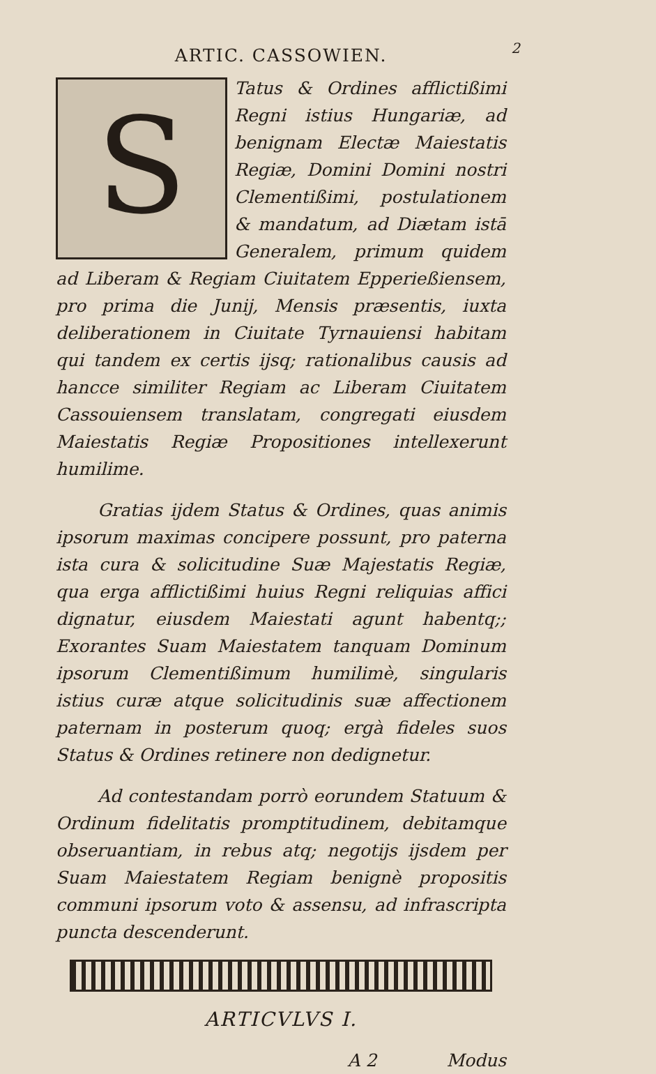2
ARTIC. CASSOWIEN.
STatus & Ordines afflictißimi Regni istius Hungariæ, ad benignam Electæ Maiestatis Regiæ, Domini Domini nostri Clementißimi, postulationem & mandatum, ad Diætam istā Generalem, primum quidem ad Liberam & Regiam Ciuitatem Epperießiensem, pro prima die Junij, Mensis præsentis, iuxta deliberationem in Ciuitate Tyrnauiensi habitam qui tandem ex certis ijsq; rationalibus causis ad hancce similiter Regiam ac Liberam Ciuitatem Cassouiensem translatam, congregati eiusdem Maiestatis Regiæ Propositiones intellexerunt humilime.
Gratias ijdem Status & Ordines, quas animis ipsorum maximas concipere possunt, pro paterna ista cura & solicitudine Suæ Majestatis Regiæ, qua erga afflictißimi huius Regni reliquias affici dignatur, eiusdem Maiestati agunt habentq;; Exorantes Suam Maiestatem tanquam Dominum ipsorum Clementißimum humilimè, singularis istius curæ atque solicitudinis suæ affectionem paternam in posterum quoq; ergà fideles suos Status & Ordines retinere non dedignetur.
Ad contestandam porrò eorundem Statuum & Ordinum fidelitatis promptitudinem, debitamque obseruantiam, in rebus atq; negotijs ijsdem per Suam Maiestatem Regiam benignè propositis communi ipsorum voto & assensu, ad infrascripta puncta descenderunt.
ARTICVLVS I.
A 2 Modus